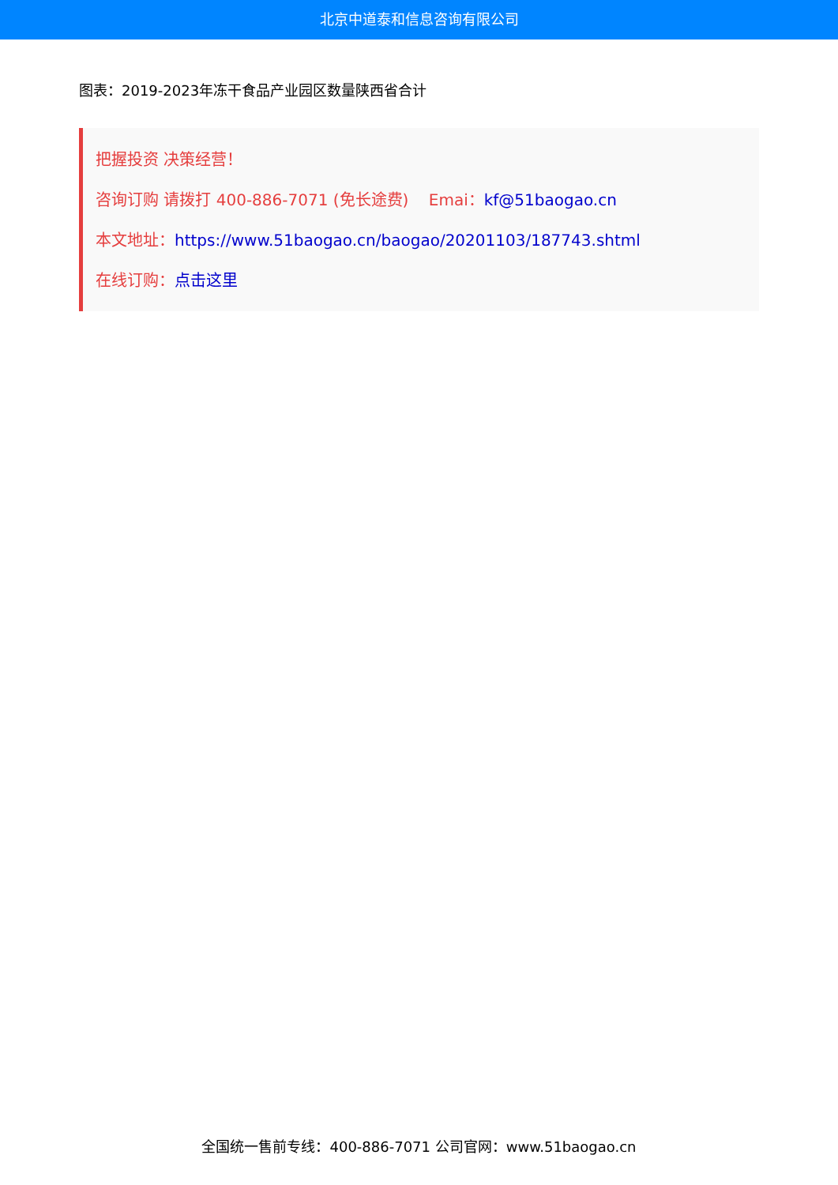北京中道泰和信息咨询有限公司
图表：2019-2023年冻干食品产业园区数量陕西省合计
把握投资 决策经营！
咨询订购 请拨打 400-886-7071 (免长途费) Emai：kf@51baogao.cn
本文地址：https://www.51baogao.cn/baogao/20201103/187743.shtml
在线订购：点击这里
全国统一售前专线：400-886-7071 公司官网：www.51baogao.cn